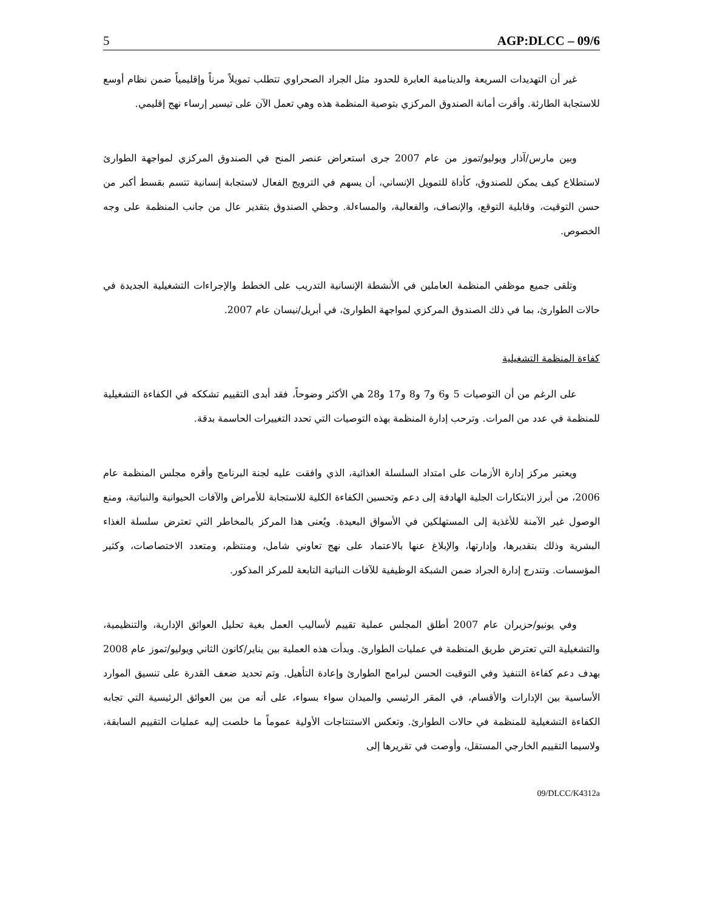5 AGP:DLCC – 09/6
غير أن التهديدات السريعة والدينامية العابرة للحدود مثل الجراد الصحراوي تتطلب تمويلاً مرناً وإقليمياً ضمن نظام أوسع للاستجابة الطارئة. وأقرت أمانة الصندوق المركزي بتوصية المنظمة هذه وهي تعمل الآن على تيسير إرساء نهج إقليمي.
وبين مارس/آذار ويوليو/تموز من عام 2007 جرى استعراض عنصر المنح في الصندوق المركزي لمواجهة الطوارئ لاستطلاع كيف يمكن للصندوق، كأداة للتمويل الإنساني، أن يسهم في الترويج الفعال لاستجابة إنسانية تتسم بقسط أكبر من حسن التوقيت، وقابلية التوقع، والإنصاف، والفعالية، والمساءلة. وحظي الصندوق بتقدير عال من جانب المنظمة على وجه الخصوص.
وتلقى جميع موظفي المنظمة العاملين في الأنشطة الإنسانية التدريب على الخطط والإجراءات التشغيلية الجديدة في حالات الطوارئ، بما في ذلك الصندوق المركزي لمواجهة الطوارئ، في أبريل/نيسان عام 2007.
كفاءة المنظمة التشغيلية
على الرغم من أن التوصيات 5 و6 و7 و8 و17 و28 هي الأكثر وضوحاً، فقد أبدى التقييم تشككه في الكفاءة التشغيلية للمنظمة في عدد من المرات. وترحب إدارة المنظمة بهذه التوصيات التي تحدد التغييرات الحاسمة بدقة.
ويعتبر مركز إدارة الأزمات على امتداد السلسلة الغذائية، الذي وافقت عليه لجنة البرنامج وأقره مجلس المنظمة عام 2006، من أبرز الابتكارات الجلية الهادفة إلى دعم وتحسين الكفاءة الكلية للاستجابة للأمراض والآفات الحيوانية والنباتية، ومنع الوصول غير الآمنة للأغذية إلى المستهلكين في الأسواق البعيدة. ويُعنى هذا المركز بالمخاطر التي تعترض سلسلة الغذاء البشرية وذلك بتقديرها، وإدارتها، والإبلاغ عنها بالاعتماد على نهج تعاوني شامل، ومنتظم، ومتعدد الاختصاصات، وكثير المؤسسات. وتندرج إدارة الجراد ضمن الشبكة الوظيفية للآفات النباتية التابعة للمركز المذكور.
وفي يونيو/حزيران عام 2007 أطلق المجلس عملية تقييم لأساليب العمل بغية تحليل العوائق الإدارية، والتنظيمية، والتشغيلية التي تعترض طريق المنظمة في عمليات الطوارئ. وبدأت هذه العملية بين يناير/كانون الثاني ويوليو/تموز عام 2008 بهدف دعم كفاءة التنفيذ وفي التوقيت الحسن لبرامج الطوارئ وإعادة التأهيل. وتم تحديد ضعف القدرة على تنسيق الموارد الأساسية بين الإدارات والأقسام، في المقر الرئيسي والميدان سواء بسواء، على أنه من بين العوائق الرئيسية التي تجابه الكفاءة التشغيلية للمنظمة في حالات الطوارئ. وتعكس الاستنتاجات الأولية عموماً ما خلصت إليه عمليات التقييم السابقة، ولاسيما التقييم الخارجي المستقل، وأوصت في تقريرها إلى
09/DLCC/K4312a